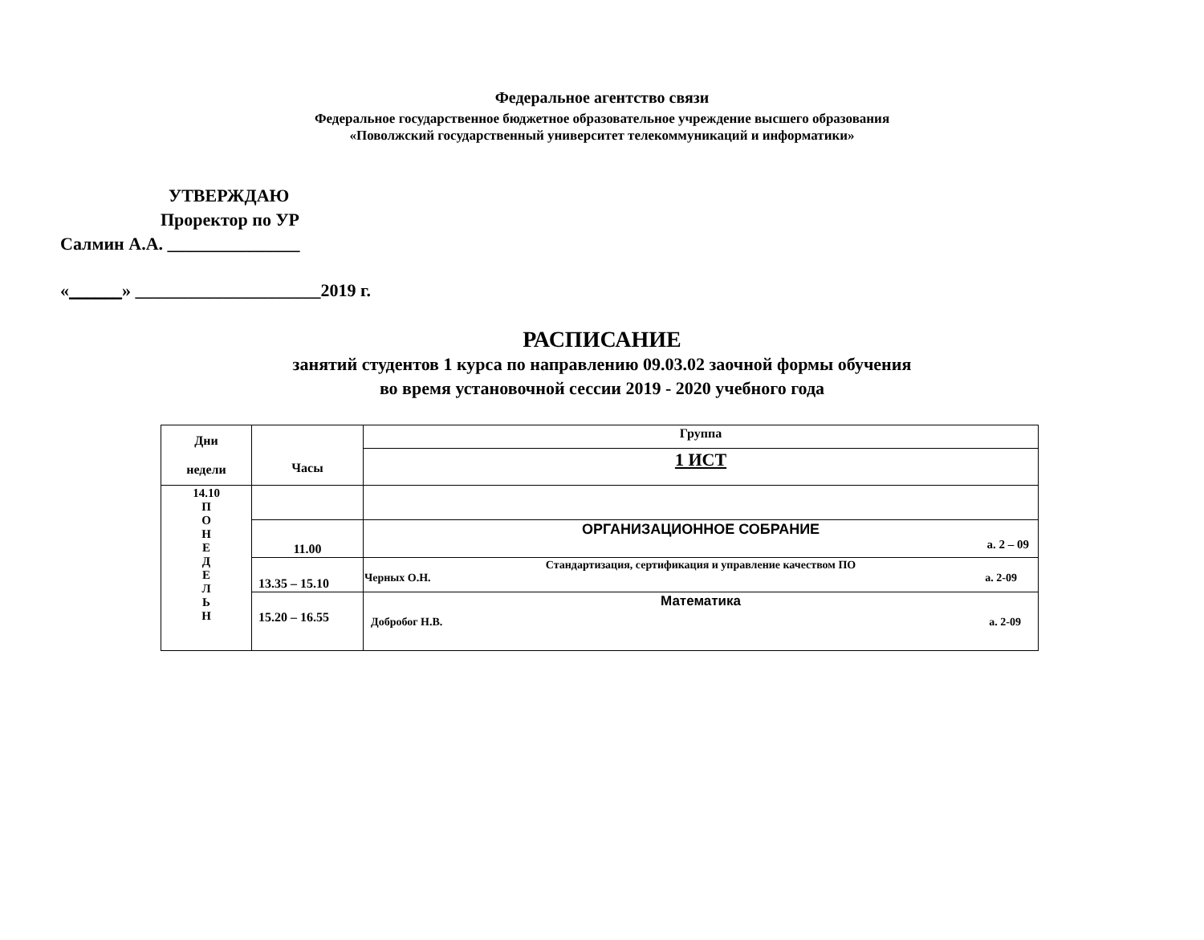Федеральное агентство связи
Федеральное государственное бюджетное образовательное учреждение высшего образования
«Поволжский государственный университет телекоммуникаций и информатики»
УТВЕРЖДАЮ
Проректор по УР
Салмин А.А. _______________
«______» _____________________2019 г.
РАСПИСАНИЕ
занятий студентов 1 курса по направлению 09.03.02 заочной формы обучения
во время установочной сессии 2019 - 2020 учебного года
| Дни недели | Часы | Группа |
| --- | --- | --- |
| | | 1 ИСТ |
| 14.10 П О Н Е Д Е Л Ь Н | | |
| | 11.00 | ОРГАНИЗАЦИОННОЕ СОБРАНИЕ а. 2 – 09 |
| | 13.35 – 15.10 | Стандартизация, сертификация и управление качеством ПО а. 2-09 Черных О.Н. |
| | 15.20 – 16.55 | Математика а. 2-09 Добробог Н.В. |